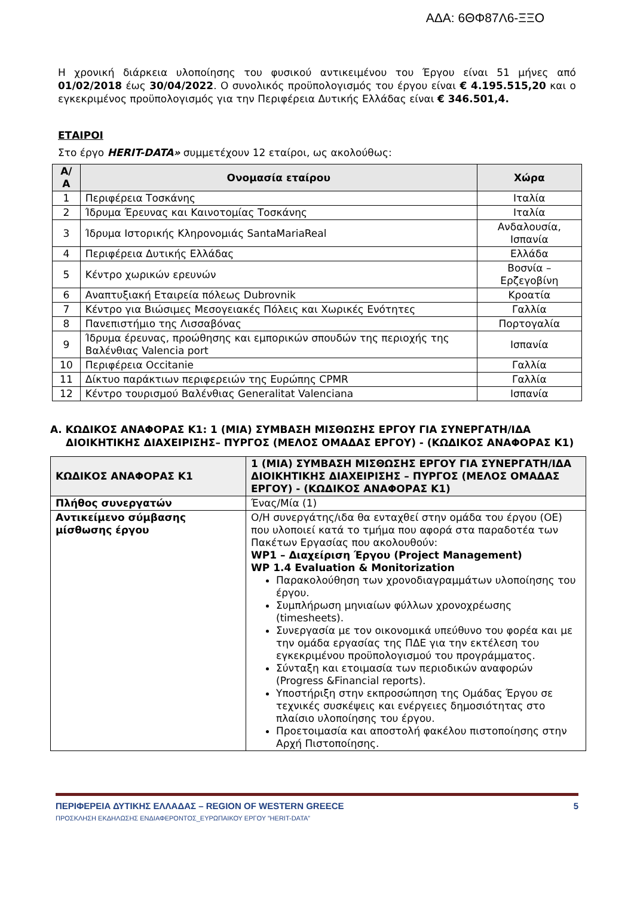ΑΔΑ: 6ΘΦ87Λ6-ΞΞΟ
Η χρονική διάρκεια υλοποίησης του φυσικού αντικειμένου του Έργου είναι 51 μήνες από 01/02/2018 έως 30/04/2022. Ο συνολικός προϋπολογισμός του έργου είναι € 4.195.515,20 και ο εγκεκριμένος προϋπολογισμός για την Περιφέρεια Δυτικής Ελλάδας είναι € 346.501,4.
ΕΤΑΙΡΟΙ
Στο έργο HERIT-DATA» συμμετέχουν 12 εταίροι, ως ακολούθως:
| Α/Α | Ονομασία εταίρου | Χώρα |
| --- | --- | --- |
| 1 | Περιφέρεια Τοσκάνης | Ιταλία |
| 2 | Ίδρυμα Έρευνας και Καινοτομίας Τοσκάνης | Ιταλία |
| 3 | Ίδρυμα Ιστορικής Κληρονομιάς SantaMariaReal | Ανδαλουσία, Ισπανία |
| 4 | Περιφέρεια Δυτικής Ελλάδας | Ελλάδα |
| 5 | Κέντρο χωρικών ερευνών | Βοσνία – Ερζεγοβίνη |
| 6 | Αναπτυξιακή Εταιρεία πόλεως Dubrovnik | Κροατία |
| 7 | Κέντρο για Βιώσιμες Μεσογειακές Πόλεις και Χωρικές Ενότητες | Γαλλία |
| 8 | Πανεπιστήμιο της Λισσαβόνας | Πορτογαλία |
| 9 | Ίδρυμα έρευνας, προώθησης και εμπορικών σπουδών της περιοχής της Βαλένθιας Valencia port | Ισπανία |
| 10 | Περιφέρεια Occitanie | Γαλλία |
| 11 | Δίκτυο παράκτιων περιφερειών της Ευρώπης CPMR | Γαλλία |
| 12 | Κέντρο τουρισμού Βαλένθιας Generalitat Valenciana | Ισπανία |
Α. ΚΩΔΙΚΟΣ ΑΝΑΦΟΡΑΣ Κ1: 1 (ΜΙΑ) ΣΥΜΒΑΣΗ ΜΙΣΘΩΣΗΣ ΕΡΓΟΥ ΓΙΑ ΣΥΝΕΡΓΑΤΗ/ΙΔΑ ΔΙΟΙΚΗΤΙΚΗΣ ΔΙΑΧΕΙΡΙΣΗΣ– ΠΥΡΓΟΣ (ΜΕΛΟΣ ΟΜΑΔΑΣ ΕΡΓΟΥ) - (ΚΩΔΙΚΟΣ ΑΝΑΦΟΡΑΣ Κ1)
| ΚΩΔΙΚΟΣ ΑΝΑΦΟΡΑΣ Κ1 | 1 (ΜΙΑ) ΣΥΜΒΑΣΗ ΜΙΣΘΩΣΗΣ ΕΡΓΟΥ ΓΙΑ ΣΥΝΕΡΓΑΤΗ/ΙΔΑ ΔΙΟΙΚΗΤΙΚΗΣ ΔΙΑΧΕΙΡΙΣΗΣ – ΠΥΡΓΟΣ (ΜΕΛΟΣ ΟΜΑΔΑΣ ΕΡΓΟΥ) - (ΚΩΔΙΚΟΣ ΑΝΑΦΟΡΑΣ Κ1) |
| Πλήθος συνεργατών | Ένας/Μία (1) |
| Αντικείμενο σύμβασης μίσθωσης έργου | Ο/Η συνεργάτης/ιδα θα ενταχθεί στην ομάδα του έργου (ΟΕ) που υλοποιεί κατά το τμήμα που αφορά στα παραδοτέα των Πακέτων Εργασίας που ακολουθούν: WP1 – Διαχείριση Έργου (Project Management) WP 1.4 Evaluation & Monitorization Παρακολούθηση των χρονοδιαγραμμάτων υλοποίησης του έργου. Συμπλήρωση μηνιαίων φύλλων χρονοχρέωσης (timesheets). Συνεργασία με τον οικονομικά υπεύθυνο του φορέα και με την ομάδα εργασίας της ΠΔΕ για την εκτέλεση του εγκεκριμένου προϋπολογισμού του προγράμματος. Σύνταξη και ετοιμασία των περιοδικών αναφορών (Progress &Financial reports). Υποστήριξη στην εκπροσώπηση της Ομάδας Έργου σε τεχνικές συσκέψεις και ενέργειες δημοσιότητας στο πλαίσιο υλοποίησης του έργου. Προετοιμασία και αποστολή φακέλου πιστοποίησης στην Αρχή Πιστοποίησης. |
ΠΕΡΙΦΕΡΕΙΑ ΔΥΤΙΚΗΣ ΕΛΛΑΔΑΣ – REGION OF WESTERN GREECE 5
ΠΡΟΣΚΛΗΣΗ ΕΚΔΗΛΩΣΗΣ ΕΝΔΙΑΦΕΡΟΝΤΟΣ_ΕΥΡΩΠΑΙΚΟΥ ΕΡΓΟΥ ”HERIT-DATA”